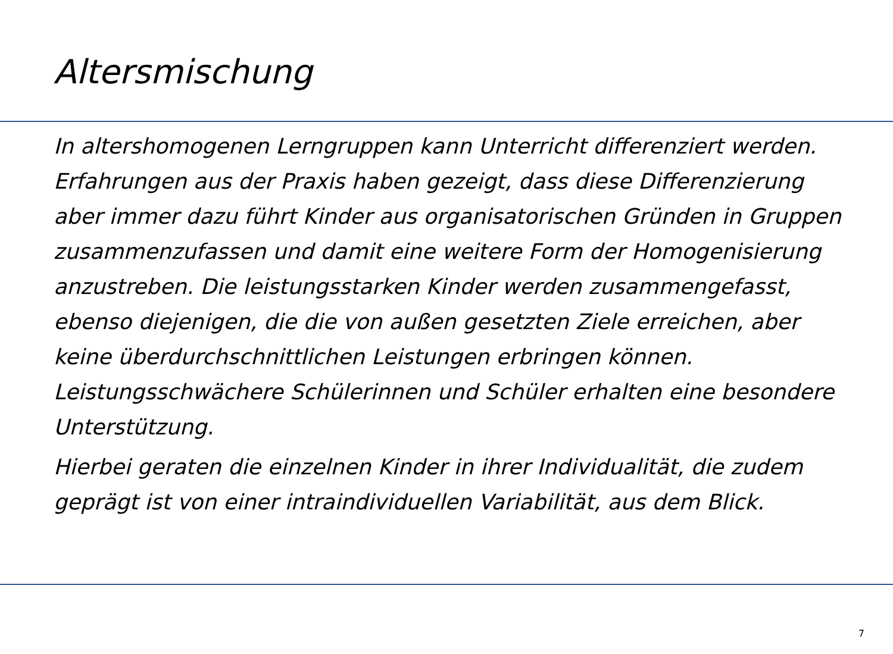Altersmischung
In altershomogenen Lerngruppen kann Unterricht differenziert werden. Erfahrungen aus der Praxis haben gezeigt, dass diese Differenzierung aber immer dazu führt Kinder aus organisatorischen Gründen in Gruppen zusammenzufassen und damit eine weitere Form der Homogenisierung anzustreben. Die leistungsstarken Kinder werden zusammengefasst, ebenso diejenigen, die die von außen gesetzten Ziele erreichen, aber keine überdurchschnittlichen Leistungen erbringen können. Leistungsschwächere Schülerinnen und Schüler erhalten eine besondere Unterstützung.
Hierbei geraten die einzelnen Kinder in ihrer Individualität, die zudem geprägt ist von einer intraindividuellen Variabilität, aus dem Blick.
7